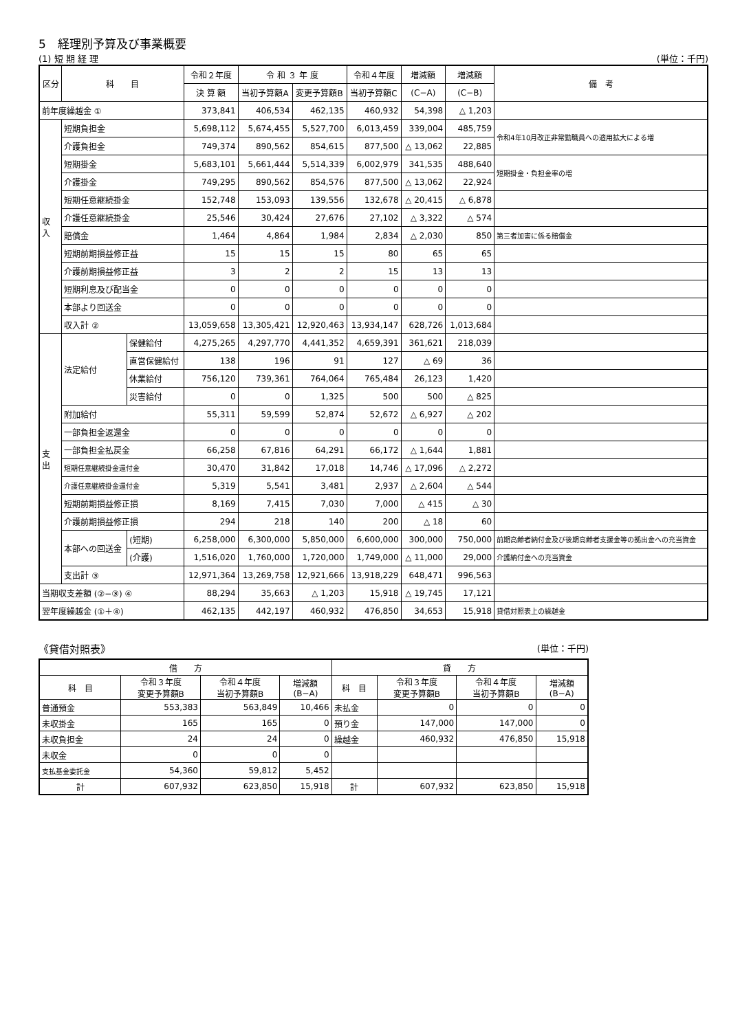5　経理別予算及び事業概要
(1) 短 期 経 理 (単位：千円)
| 区分 | 科 目 | | 令和２年度 | 令 和 ３ 年 度 | | 令和４年度 | 増減額 | 増減額 | 備 考 |
| --- | --- | --- | --- | --- | --- | --- | --- | --- | --- |
| | | | 決 算 額 | 当初予算額A | 変更予算額B | 当初予算額C | (C−A) | (C−B) | |
| 前年度繰越金 ① | | | 373,841 | 406,534 | 462,135 | 460,932 | 54,398 | △ 1,203 | |
| 収 入 | 短期負担金 | | 5,698,112 | 5,674,455 | 5,527,700 | 6,013,459 | 339,004 | 485,759 | 令和4年10月改正非常勤職員への適用拡大による増 |
| | 介護負担金 | | 749,374 | 890,562 | 854,615 | 877,500 | △ 13,062 | 22,885 | |
| | 短期掛金 | | 5,683,101 | 5,661,444 | 5,514,339 | 6,002,979 | 341,535 | 488,640 | 短期掛金・負担金率の増 |
| | 介護掛金 | | 749,295 | 890,562 | 854,576 | 877,500 | △ 13,062 | 22,924 | |
| | 短期任意継続掛金 | | 152,748 | 153,093 | 139,556 | 132,678 | △ 20,415 | △ 6,878 | |
| | 介護任意継続掛金 | | 25,546 | 30,424 | 27,676 | 27,102 | △ 3,322 | △ 574 | |
| | 賠償金 | | 1,464 | 4,864 | 1,984 | 2,834 | △ 2,030 | 850 | 第三者加害に係る賠償金 |
| | 短期前期損益修正益 | | 15 | 15 | 15 | 80 | 65 | 65 | |
| | 介護前期損益修正益 | | 3 | 2 | 2 | 15 | 13 | 13 | |
| | 短期利息及び配当金 | | 0 | 0 | 0 | 0 | 0 | 0 | |
| | 本部より回送金 | | 0 | 0 | 0 | 0 | 0 | 0 | |
| | 収入計 ② | | 13,059,658 | 13,305,421 | 12,920,463 | 13,934,147 | 628,726 | 1,013,684 | |
| 支 出 | 法定給付 | 保健給付 | 4,275,265 | 4,297,770 | 4,441,352 | 4,659,391 | 361,621 | 218,039 | |
| | | 直営保健給付 | 138 | 196 | 91 | 127 | △ 69 | 36 | |
| | | 休業給付 | 756,120 | 739,361 | 764,064 | 765,484 | 26,123 | 1,420 | |
| | | 災害給付 | 0 | 0 | 1,325 | 500 | 500 | △ 825 | |
| | 附加給付 | | 55,311 | 59,599 | 52,874 | 52,672 | △ 6,927 | △ 202 | |
| | 一部負担金返還金 | | 0 | 0 | 0 | 0 | 0 | 0 | |
| | 一部負担金払戻金 | | 66,258 | 67,816 | 64,291 | 66,172 | △ 1,644 | 1,881 | |
| | 短期任意継続掛金還付金 | | 30,470 | 31,842 | 17,018 | 14,746 | △ 17,096 | △ 2,272 | |
| | 介護任意継続掛金還付金 | | 5,319 | 5,541 | 3,481 | 2,937 | △ 2,604 | △ 544 | |
| | 短期前期損益修正損 | | 8,169 | 7,415 | 7,030 | 7,000 | △ 415 | △ 30 | |
| | 介護前期損益修正損 | | 294 | 218 | 140 | 200 | △ 18 | 60 | |
| | 本部への回送金 | (短期) | 6,258,000 | 6,300,000 | 5,850,000 | 6,600,000 | 300,000 | 750,000 | 前期高齢者納付金及び後期高齢者支援金等の拠出金への充当資金 |
| | | (介護) | 1,516,020 | 1,760,000 | 1,720,000 | 1,749,000 | △ 11,000 | 29,000 | 介護納付金への充当資金 |
| | 支出計 ③ | | 12,971,364 | 13,269,758 | 12,921,666 | 13,918,229 | 648,471 | 996,563 | |
| 当期収支差額 (②−③) ④ | | | 88,294 | 35,663 | △ 1,203 | 15,918 | △ 19,745 | 17,121 | |
| 翌年度繰越金 (①＋④) | | | 462,135 | 442,197 | 460,932 | 476,850 | 34,653 | 15,918 | 貸借対照表上の繰越金 |
《貸借対照表》 (単位：千円)
| 借 方 | | | | 貸 方 | | | |
| --- | --- | --- | --- | --- | --- | --- | --- |
| 科 目 | 令和３年度 変更予算額B | 令和４年度 当初予算額B | 増減額 (B−A) | 科 目 | 令和３年度 変更予算額B | 令和４年度 当初予算額B | 増減額 (B−A) |
| 普通預金 | 553,383 | 563,849 | 10,466 | 未払金 | 0 | 0 | 0 |
| 未収掛金 | 165 | 165 | 0 | 預り金 | 147,000 | 147,000 | 0 |
| 未収負担金 | 24 | 24 | 0 | 繰越金 | 460,932 | 476,850 | 15,918 |
| 未収金 | 0 | 0 | 0 | | | | |
| 支払基金委託金 | 54,360 | 59,812 | 5,452 | | | | |
| 計 | 607,932 | 623,850 | 15,918 | 計 | 607,932 | 623,850 | 15,918 |